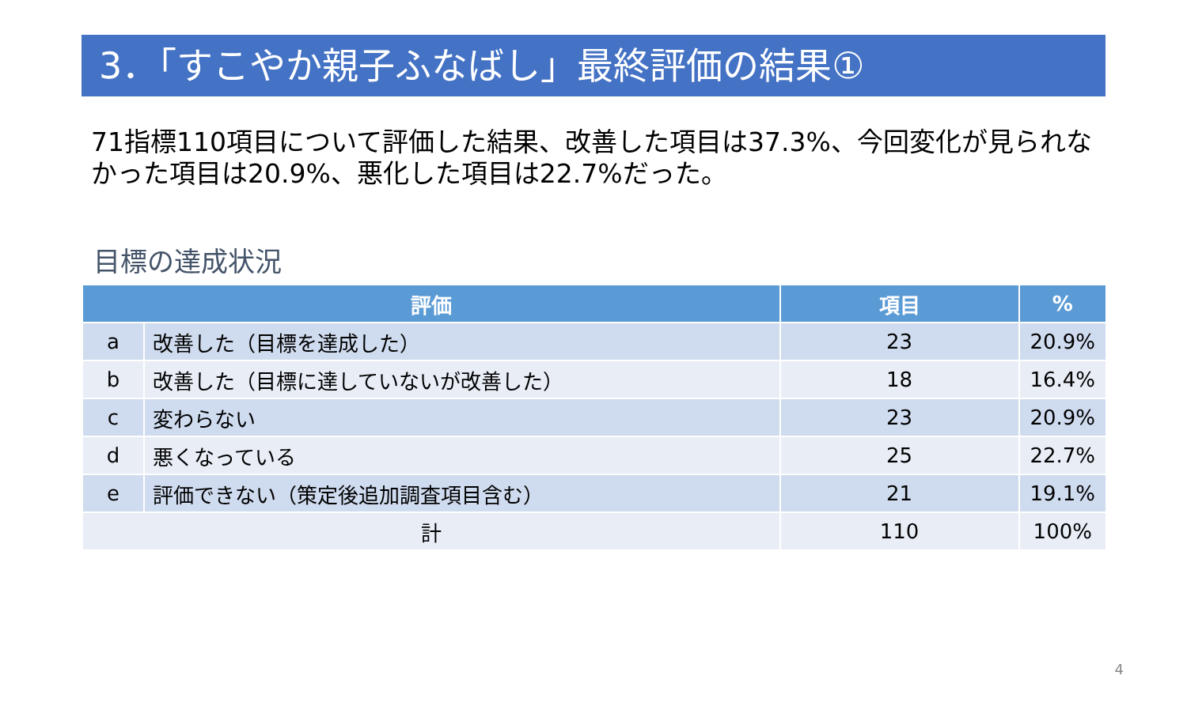3．「すこやか親子ふなばし」最終評価の結果①
71指標110項目について評価した結果、改善した項目は37.3%、今回変化が見られなかった項目は20.9%、悪化した項目は22.7%だった。
目標の達成状況
| 評価 | | 項目 | % |
| --- | --- | --- | --- |
| a | 改善した（目標を達成した） | 23 | 20.9% |
| b | 改善した（目標に達していないが改善した） | 18 | 16.4% |
| c | 変わらない | 23 | 20.9% |
| d | 悪くなっている | 25 | 22.7% |
| e | 評価できない（策定後追加調査項目含む） | 21 | 19.1% |
| 計 | | 110 | 100% |
4